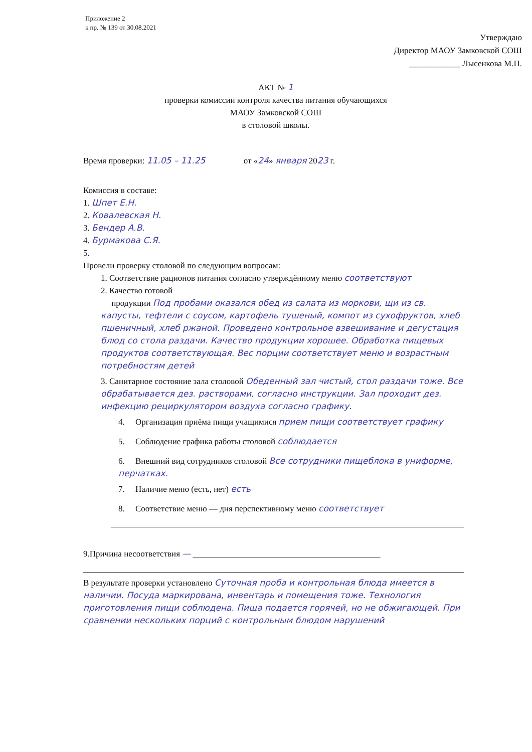Приложение 2
к пр. № 139 от 30.08.2021
Утверждаю
Директор МАОУ Замковской СОШ
____________ Лысенкова М.П.
АКТ № 1
проверки комиссии контроля качества питания обучающихся
МАОУ Замковской СОШ
в столовой школы.
Время проверки: 11.05 – 11.25 от «24» января 2023 г.
Комиссия в составе:
1. Шпет Е.Н.
2. Ковалевская Н.
3. Бендер А.В.
4. Бурмакова С.Я.
5.
Провели проверку столовой по следующим вопросам:
1. Соответствие рационов питания согласно утверждённому меню соответствуют
2. Качество готовой
продукции Под пробами оказался обед из салата из моркови, щи из св. капусты, тефтели с соусом, картофель тушеный, компот из сухофруктов, хлеб пшеничный, хлеб ржаной. Проведено контрольное взвешивание и дегустация блюд со стола раздачи. Качество продукции хорошее. Обработка пищевых продуктов соответствующая. Вес порции соответствует меню и возрастным потребностям детей
3. Санитарное состояние зала столовой Обеденный зал чистый, стол раздачи тоже. Все обрабатывается дез. растворами, согласно инструкции. Зал проходит дез. инфекцию рециркулятором воздуха согласно графику.
4. Организация приёма пищи учащимися прием пищи соответствует графику
5. Соблюдение графика работы столовой соблюдается
6. Внешний вид сотрудников столовой Все сотрудники пищеблока в униформе, перчатках.
7. Наличие меню (есть, нет) есть
8. Соответствие меню — дня перспективному меню соответствует
9.Причина несоответствия — ____________________________________________
В результате проверки установлено Суточная проба и контрольная блюда имеется в наличии. Посуда маркирована, инвентарь и помещения тоже. Технология приготовления пищи соблюдена. Пища подается горячей, но не обжигающей. При сравнении несколькиx порций с контрольным блюдом нарушений